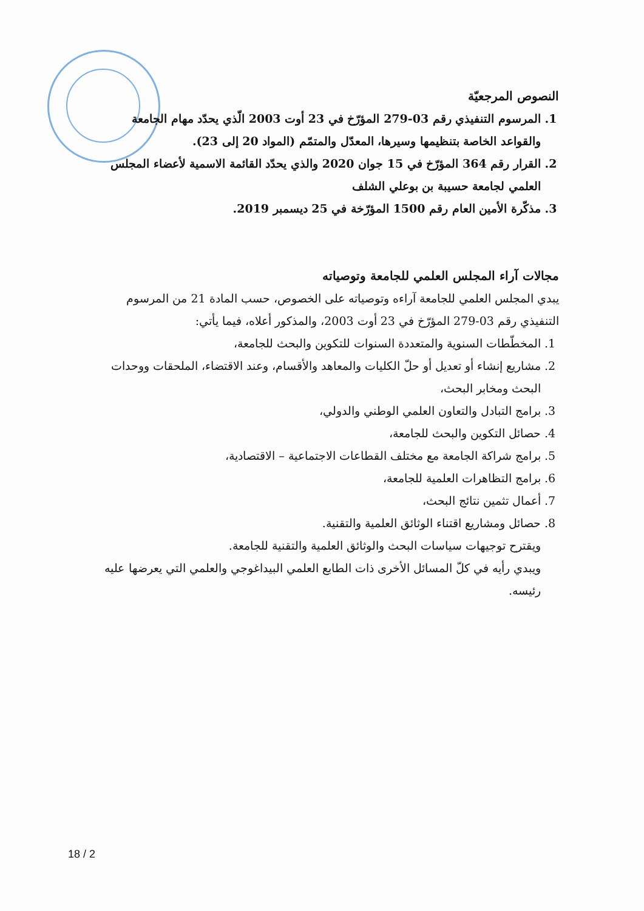النصوص المرجعيّة
1. المرسوم التنفيذي رقم 03-279 المؤرّخ في 23 أوت 2003 الّذي يحدّد مهام الجامعة والقواعد الخاصة بتنظيمها وسيرها، المعدّل والمتمّم (المواد 20 إلى 23).
2. القرار رقم 364 المؤرّخ في 15 جوان 2020 والذي يحدّد القائمة الاسمية لأعضاء المجلس العلمي لجامعة حسيبة بن بوعلي الشلف
3. مذكّرة الأمين العام رقم 1500 المؤرّخة في 25 ديسمبر 2019.
مجالات آراء المجلس العلمي للجامعة وتوصياته
يبدي المجلس العلمي للجامعة آراءه وتوصياته على الخصوص، حسب المادة 21 من المرسوم التنفيذي رقم 03-279 المؤرّخ في 23 أوت 2003، والمذكور أعلاه، فيما يأتي:
1. المخطّطات السنوية والمتعددة السنوات للتكوين والبحث للجامعة،
2. مشاريع إنشاء أو تعديل أو حلّ الكليات والمعاهد والأقسام، وعند الاقتضاء، الملحقات ووحدات البحث ومخابر البحث،
3. برامج التبادل والتعاون العلمي الوطني والدولي،
4. حصائل التكوين والبحث للجامعة،
5. برامج شراكة الجامعة مع مختلف القطاعات الاجتماعية – الاقتصادية،
6. برامج التظاهرات العلمية للجامعة،
7. أعمال تثمين نتائج البحث،
8. حصائل ومشاريع اقتناء الوثائق العلمية والتقنية.
ويقترح توجيهات سياسات البحث والوثائق العلمية والتقنية للجامعة.
ويبدي رأيه في كلّ المسائل الأخرى ذات الطابع العلمي البيداغوجي والعلمي التي يعرضها عليه رئيسه.
18 / 2